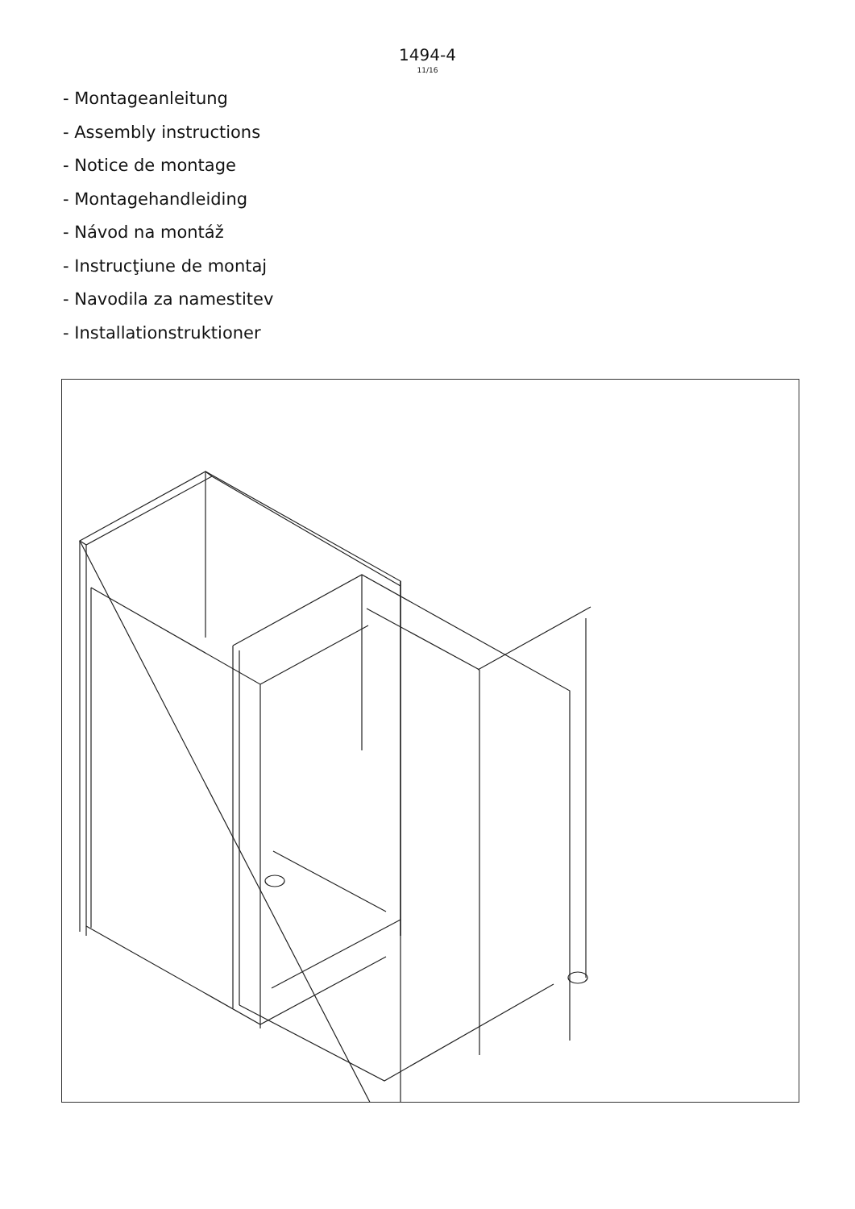1494-4
11/16
- Montageanleitung
- Assembly instructions
- Notice de montage
- Montagehandleiding
- Návod na montáž
- Instrucţiune de montaj
- Navodila za namestitev
- Installationstruktioner